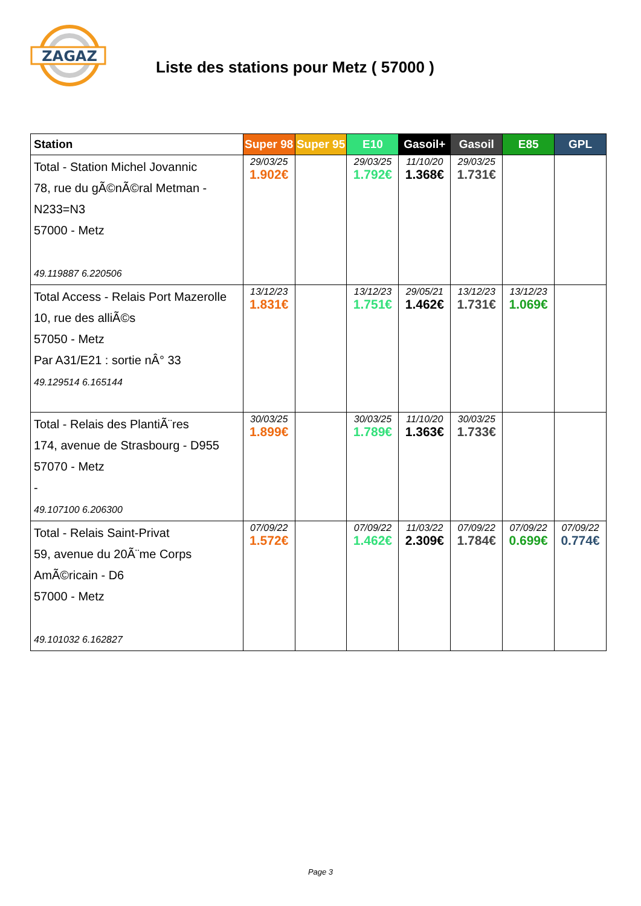ZAGAZ
Liste des stations pour Metz ( 57000 )
| Station | Super 98 | Super 95 | E10 | Gasoil+ | Gasoil | E85 | GPL |
| --- | --- | --- | --- | --- | --- | --- | --- |
| Total - Station Michel Jovannic 78, rue du gÃ©nÃ©ral Metman - N233=N3 57000 - Metz 49.119887 6.220506 | 29/03/25 1.902€ | | 29/03/25 1.792€ | 11/10/20 1.368€ | 29/03/25 1.731€ | | |
| Total Access - Relais Port Mazerolle 10, rue des alliÃ©s 57050 - Metz Par A31/E21 : sortie nÂ° 33 49.129514 6.165144 | 13/12/23 1.831€ | | 13/12/23 1.751€ | 29/05/21 1.462€ | 13/12/23 1.731€ | 13/12/23 1.069€ | |
| Total - Relais des PlantiÃ¨res 174, avenue de Strasbourg - D955 57070 - Metz - 49.107100 6.206300 | 30/03/25 1.899€ | | 30/03/25 1.789€ | 11/10/20 1.363€ | 30/03/25 1.733€ | | |
| Total - Relais Saint-Privat 59, avenue du 20Ã¨me Corps AmÃ©ricain - D6 57000 - Metz 49.101032 6.162827 | 07/09/22 1.572€ | | 07/09/22 1.462€ | 11/03/22 2.309€ | 07/09/22 1.784€ | 07/09/22 0.699€ | 07/09/22 0.774€ |
Page 3